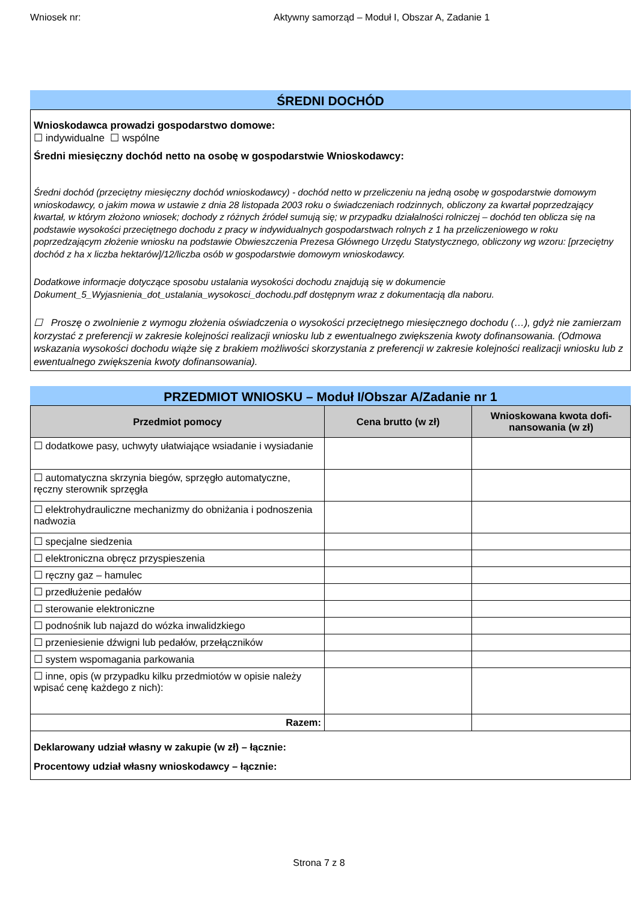Wniosek nr: Aktywny samorząd – Moduł I, Obszar A, Zadanie 1
ŚREDNI DOCHÓD
Wnioskodawca prowadzi gospodarstwo domowe:
☐ indywidualne ☐ wspólne
Średni miesięczny dochód netto na osobę w gospodarstwie Wnioskodawcy:
Średni dochód (przeciętny miesięczny dochód wnioskodawcy) - dochód netto w przeliczeniu na jedną osobę w gospodarstwie domowym wnioskodawcy, o jakim mowa w ustawie z dnia 28 listopada 2003 roku o świadczeniach rodzinnych, obliczony za kwartał poprzedzający kwartał, w którym złożono wniosek; dochody z różnych źródeł sumują się; w przypadku działalności rolniczej – dochód ten oblicza się na podstawie wysokości przeciętnego dochodu z pracy w indywidualnych gospodarstwach rolnych z 1 ha przeliczeniowego w roku poprzedzającym złożenie wniosku na podstawie Obwieszczenia Prezesa Głównego Urzędu Statystycznego, obliczony wg wzoru: [przeciętny dochód z ha x liczba hektarów]/12/liczba osób w gospodarstwie domowym wnioskodawcy.
Dodatkowe informacje dotyczące sposobu ustalania wysokości dochodu znajdują się w dokumencie Dokument_5_Wyjasnienia_dot_ustalania_wysokosci_dochodu.pdf dostępnym wraz z dokumentacją dla naboru.
☐ Proszę o zwolnienie z wymogu złożenia oświadczenia o wysokości przeciętnego miesięcznego dochodu (…), gdyż nie zamierzam korzystać z preferencji w zakresie kolejności realizacji wniosku lub z ewentualnego zwiększenia kwoty dofinansowania. (Odmowa wskazania wysokości dochodu wiąże się z brakiem możliwości skorzystania z preferencji w zakresie kolejności realizacji wniosku lub z ewentualnego zwiększenia kwoty dofinansowania).
PRZEDMIOT WNIOSKU – Moduł I/Obszar A/Zadanie nr 1
| Przedmiot pomocy | Cena brutto (w zł) | Wnioskowana kwota dofi-nansowania (w zł) |
| --- | --- | --- |
| ☐ dodatkowe pasy, uchwyty ułatwiające wsiadanie i wysiadanie | | |
| ☐ automatyczna skrzynia biegów, sprzęgło automatyczne, ręczny sterownik sprzęgła | | |
| ☐ elektrohydrauliczne mechanizmy do obniżania i podnoszenia nadwozia | | |
| ☐ specjalne siedzenia | | |
| ☐ elektroniczna obręcz przyspieszenia | | |
| ☐ ręczny gaz – hamulec | | |
| ☐ przedłużenie pedałów | | |
| ☐ sterowanie elektroniczne | | |
| ☐ podnośnik lub najazd do wózka inwalidzkiego | | |
| ☐ przeniesienie dźwigni lub pedałów, przełączników | | |
| ☐ system wspomagania parkowania | | |
| ☐ inne, opis (w przypadku kilku przedmiotów w opisie należy wpisać cenę każdego z nich): | | |
| Razem: | | |
| Deklarowany udział własny w zakupie (w zł) – łącznie: Procentowy udział własny wnioskodawcy – łącznie: | | |
Strona 7 z 8